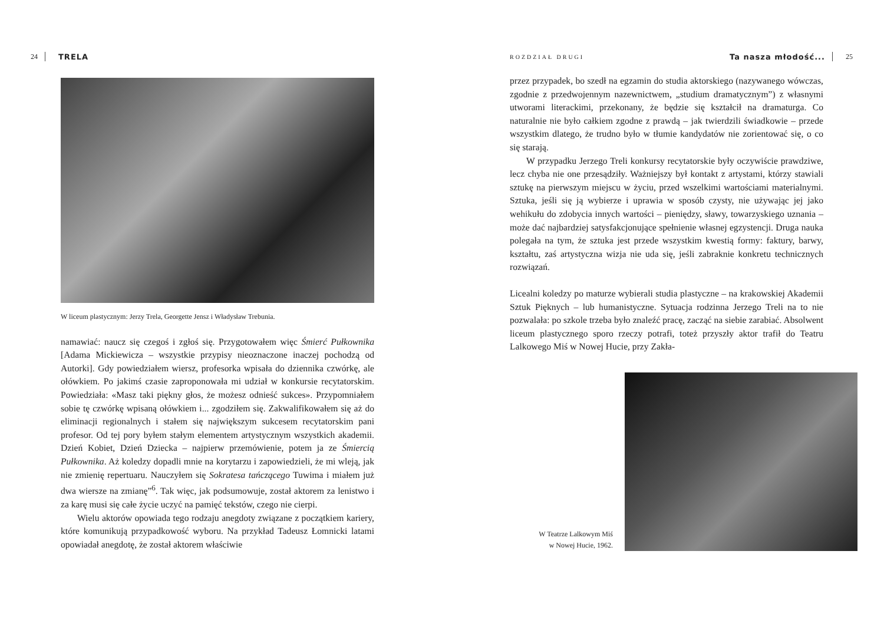24 TRELA
W liceum plastycznym: Jerzy Trela, Georgette Jensz i Władysław Trebunia.
namawiać: naucz się czegoś i zgłoś się. Przygotowałem więc Śmierć Pułkownika [Adama Mickiewicza – wszystkie przypisy nieoznaczone inaczej pochodzą od Autorki]. Gdy powiedziałem wiersz, profesorka wpisała do dziennika czwórkę, ale ołówkiem. Po jakimś czasie zaproponowała mi udział w konkursie recytatorskim. Powiedziała: «Masz taki piękny głos, że możesz odnieść sukces». Przypomniałem sobie tę czwórkę wpisaną ołówkiem i... zgodziłem się. Zakwalifikowałem się aż do eliminacji regionalnych i stałem się największym sukcesem recytatorskim pani profesor. Od tej pory byłem stałym elementem artystycznym wszystkich akademii. Dzień Kobiet, Dzień Dziecka – najpierw przemówienie, potem ja ze Śmiercią Pułkownika. Aż koledzy dopadli mnie na korytarzu i zapowiedzieli, że mi wleją, jak nie zmienię repertuaru. Nauczyłem się Sokratesa tańczącego Tuwima i miałem już dwa wiersze na zmianę”<sup>6</sup>. Tak więc, jak podsumowuje, został aktorem za lenistwo i za karę musi się całe życie uczyć na pamięć tekstów, czego nie cierpi.
Wielu aktorów opowiada tego rodzaju anegdoty związane z początkiem kariery, które komunikują przypadkowość wyboru. Na przykład Tadeusz Łomnicki latami opowiadał anegdotę, że został aktorem właściwie
ROZDZIAŁ DRUGI Ta nasza młodość... 25
przez przypadek, bo szedł na egzamin do studia aktorskiego (nazywanego wówczas, zgodnie z przedwojennym nazewnictwem, „studium dramatycznym”) z własnymi utworami literackimi, przekonany, że będzie się kształcił na dramaturga. Co naturalnie nie było całkiem zgodne z prawdą – jak twierdzili świadkowie – przede wszystkim dlatego, że trudno było w tłumie kandydatów nie zorientować się, o co się starają.
W przypadku Jerzego Treli konkursy recytatorskie były oczywiście prawdziwe, lecz chyba nie one przesądziły. Ważniejszy był kontakt z artystami, którzy stawiali sztukę na pierwszym miejscu w życiu, przed wszelkimi wartościami materialnymi. Sztuka, jeśli się ją wybierze i uprawia w sposób czysty, nie używając jej jako wehikułu do zdobycia innych wartości – pieniędzy, sławy, towarzyskiego uznania – może dać najbardziej satysfakcjonujące spełnienie własnej egzystencji. Druga nauka polegała na tym, że sztuka jest przede wszystkim kwestią formy: faktury, barwy, kształtu, zaś artystyczna wizja nie uda się, jeśli zabraknie konkretu technicznych rozwiązań.
Licealni koledzy po maturze wybierali studia plastyczne – na krakowskiej Akademii Sztuk Pięknych – lub humanistyczne. Sytuacja rodzinna Jerzego Treli na to nie pozwalała: po szkole trzeba było znaleźć pracę, zacząć na siebie zarabiać. Absolwent liceum plastycznego sporo rzeczy potrafi, toteż przyszły aktor trafił do Teatru Lalkowego Miś w Nowej Hucie, przy Zakła-
W Teatrze Lalkowym Miś
w Nowej Hucie, 1962.